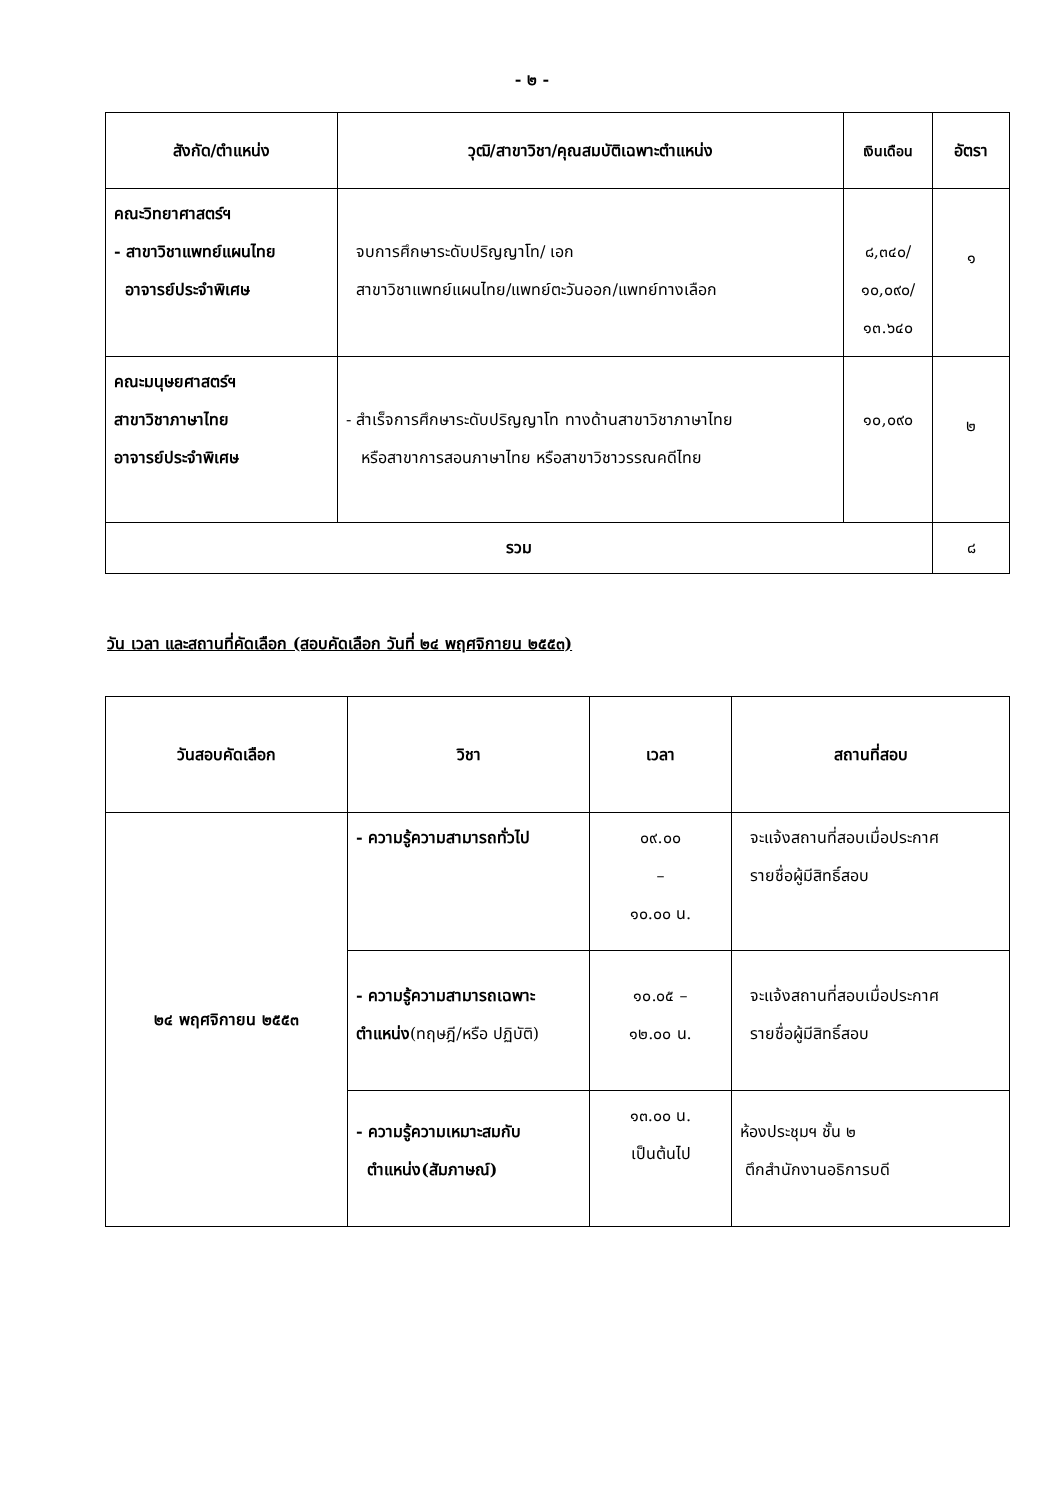- ๒ -
| สังกัด/ตำแหน่ง | วุฒิ/สาขาวิชา/คุณสมบัติเฉพาะตำแหน่ง | เงินเดือน | อัตรา |
| --- | --- | --- | --- |
| คณะวิทยาศาสตร์ฯ - สาขาวิชาแพทย์แผนไทย อาจารย์ประจำพิเศษ | จบการศึกษาระดับปริญญาโท/ เอก สาขาวิชาแพทย์แผนไทย/แพทย์ตะวันออก/แพทย์ทางเลือก | ๘,๓๔๐/ ๑๐,๐๙๐/ ๑๓.๖๔๐ | ๑ |
| คณะมนุษยศาสตร์ฯ สาขาวิชาภาษาไทย อาจารย์ประจำพิเศษ | - สำเร็จการศึกษาระดับปริญญาโท ทางด้านสาขาวิชาภาษาไทย หรือสาขาการสอนภาษาไทย หรือสาขาวิชาวรรณคดีไทย | ๑๐,๐๙๐ | ๒ |
| รวม | | | ๘ |
วัน เวลา และสถานที่คัดเลือก (สอบคัดเลือก วันที่ ๒๔ พฤศจิกายน ๒๕๕๓)
| วันสอบคัดเลือก | วิชา | เวลา | สถานที่สอบ |
| --- | --- | --- | --- |
| ๒๔ พฤศจิกายน ๒๕๕๓ | - ความรู้ความสามารถทั่วไป | ๐๙.๐๐ – ๑๐.๐๐ น. | จะแจ้งสถานที่สอบเมื่อประกาศ รายชื่อผู้มีสิทธิ์สอบ |
| | - ความรู้ความสามารถเฉพาะ ตำแหน่ง (ทฤษฎี/หรือ ปฏิบัติ) | ๑๐.๐๕ – ๑๒.๐๐ น. | จะแจ้งสถานที่สอบเมื่อประกาศ รายชื่อผู้มีสิทธิ์สอบ |
| | - ความรู้ความเหมาะสมกับ ตำแหน่ง(สัมภาษณ์) | ๑๓.๐๐ น. เป็นต้นไป | ห้องประชุมฯ ชั้น ๒ ตึกสำนักงานอธิการบดี |